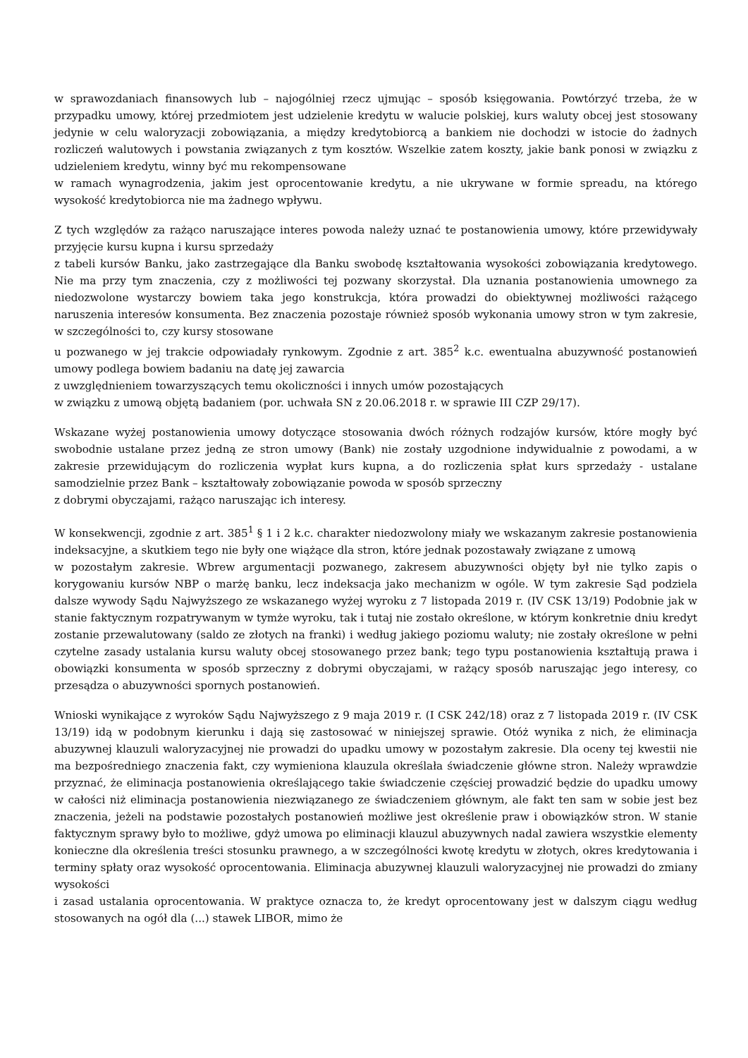w sprawozdaniach finansowych lub – najogólniej rzecz ujmując – sposób księgowania. Powtórzyć trzeba, że w przypadku umowy, której przedmiotem jest udzielenie kredytu w walucie polskiej, kurs waluty obcej jest stosowany jedynie w celu waloryzacji zobowiązania, a między kredytobiorcą a bankiem nie dochodzi w istocie do żadnych rozliczeń walutowych i powstania związanych z tym kosztów. Wszelkie zatem koszty, jakie bank ponosi w związku z udzieleniem kredytu, winny być mu rekompensowane
w ramach wynagrodzenia, jakim jest oprocentowanie kredytu, a nie ukrywane w formie spreadu, na którego wysokość kredytobiorca nie ma żadnego wpływu.
Z tych względów za rażąco naruszające interes powoda należy uznać te postanowienia umowy, które przewidywały przyjęcie kursu kupna i kursu sprzedaży
z tabeli kursów Banku, jako zastrzegające dla Banku swobodę kształtowania wysokości zobowiązania kredytowego. Nie ma przy tym znaczenia, czy z możliwości tej pozwany skorzystał. Dla uznania postanowienia umownego za niedozwolone wystarczy bowiem taka jego konstrukcja, która prowadzi do obiektywnej możliwości rażącego naruszenia interesów konsumenta. Bez znaczenia pozostaje również sposób wykonania umowy stron w tym zakresie, w szczególności to, czy kursy stosowane
u pozwanego w jej trakcie odpowiadały rynkowym. Zgodnie z art. 385<sup>2</sup> k.c. ewentualna abuzywność postanowień umowy podlega bowiem badaniu na datę jej zawarcia
z uwzględnieniem towarzyszących temu okoliczności i innych umów pozostających
w związku z umową objętą badaniem (por. uchwała SN z 20.06.2018 r. w sprawie III CZP 29/17).
Wskazane wyżej postanowienia umowy dotyczące stosowania dwóch różnych rodzajów kursów, które mogły być swobodnie ustalane przez jedną ze stron umowy (Bank) nie zostały uzgodnione indywidualnie z powodami, a w zakresie przewidującym do rozliczenia wypłat kurs kupna, a do rozliczenia spłat kurs sprzedaży - ustalane samodzielnie przez Bank – kształtowały zobowiązanie powoda w sposób sprzeczny
z dobrymi obyczajami, rażąco naruszając ich interesy.
W konsekwencji, zgodnie z art. 385<sup>1</sup> § 1 i 2 k.c. charakter niedozwolony miały we wskazanym zakresie postanowienia indeksacyjne, a skutkiem tego nie były one wiążące dla stron, które jednak pozostawały związane z umową
w pozostałym zakresie. Wbrew argumentacji pozwanego, zakresem abuzywności objęty był nie tylko zapis o korygowaniu kursów NBP o marżę banku, lecz indeksacja jako mechanizm w ogóle. W tym zakresie Sąd podziela dalsze wywody Sądu Najwyższego ze wskazanego wyżej wyroku z 7 listopada 2019 r. (IV CSK 13/19) Podobnie jak w stanie faktycznym rozpatrywanym w tymże wyroku, tak i tutaj nie zostało określone, w którym konkretnie dniu kredyt zostanie przewalutowany (saldo ze złotych na franki) i według jakiego poziomu waluty; nie zostały określone w pełni czytelne zasady ustalania kursu waluty obcej stosowanego przez bank; tego typu postanowienia kształtują prawa i obowiązki konsumenta w sposób sprzeczny z dobrymi obyczajami, w rażący sposób naruszając jego interesy, co przesądza o abuzywności spornych postanowień.
Wnioski wynikające z wyroków Sądu Najwyższego z 9 maja 2019 r. (I CSK 242/18) oraz z 7 listopada 2019 r. (IV CSK 13/19) idą w podobnym kierunku i dają się zastosować w niniejszej sprawie. Otóż wynika z nich, że eliminacja abuzywnej klauzuli waloryzacyjnej nie prowadzi do upadku umowy w pozostałym zakresie. Dla oceny tej kwestii nie ma bezpośredniego znaczenia fakt, czy wymieniona klauzula określała świadczenie główne stron. Należy wprawdzie przyznać, że eliminacja postanowienia określającego takie świadczenie częściej prowadzić będzie do upadku umowy w całości niż eliminacja postanowienia niezwiązanego ze świadczeniem głównym, ale fakt ten sam w sobie jest bez znaczenia, jeżeli na podstawie pozostałych postanowień możliwe jest określenie praw i obowiązków stron. W stanie faktycznym sprawy było to możliwe, gdyż umowa po eliminacji klauzul abuzywnych nadal zawiera wszystkie elementy konieczne dla określenia treści stosunku prawnego, a w szczególności kwotę kredytu w złotych, okres kredytowania i terminy spłaty oraz wysokość oprocentowania. Eliminacja abuzywnej klauzuli waloryzacyjnej nie prowadzi do zmiany wysokości
i zasad ustalania oprocentowania. W praktyce oznacza to, że kredyt oprocentowany jest w dalszym ciągu według stosowanych na ogół dla (...) stawek LIBOR, mimo że